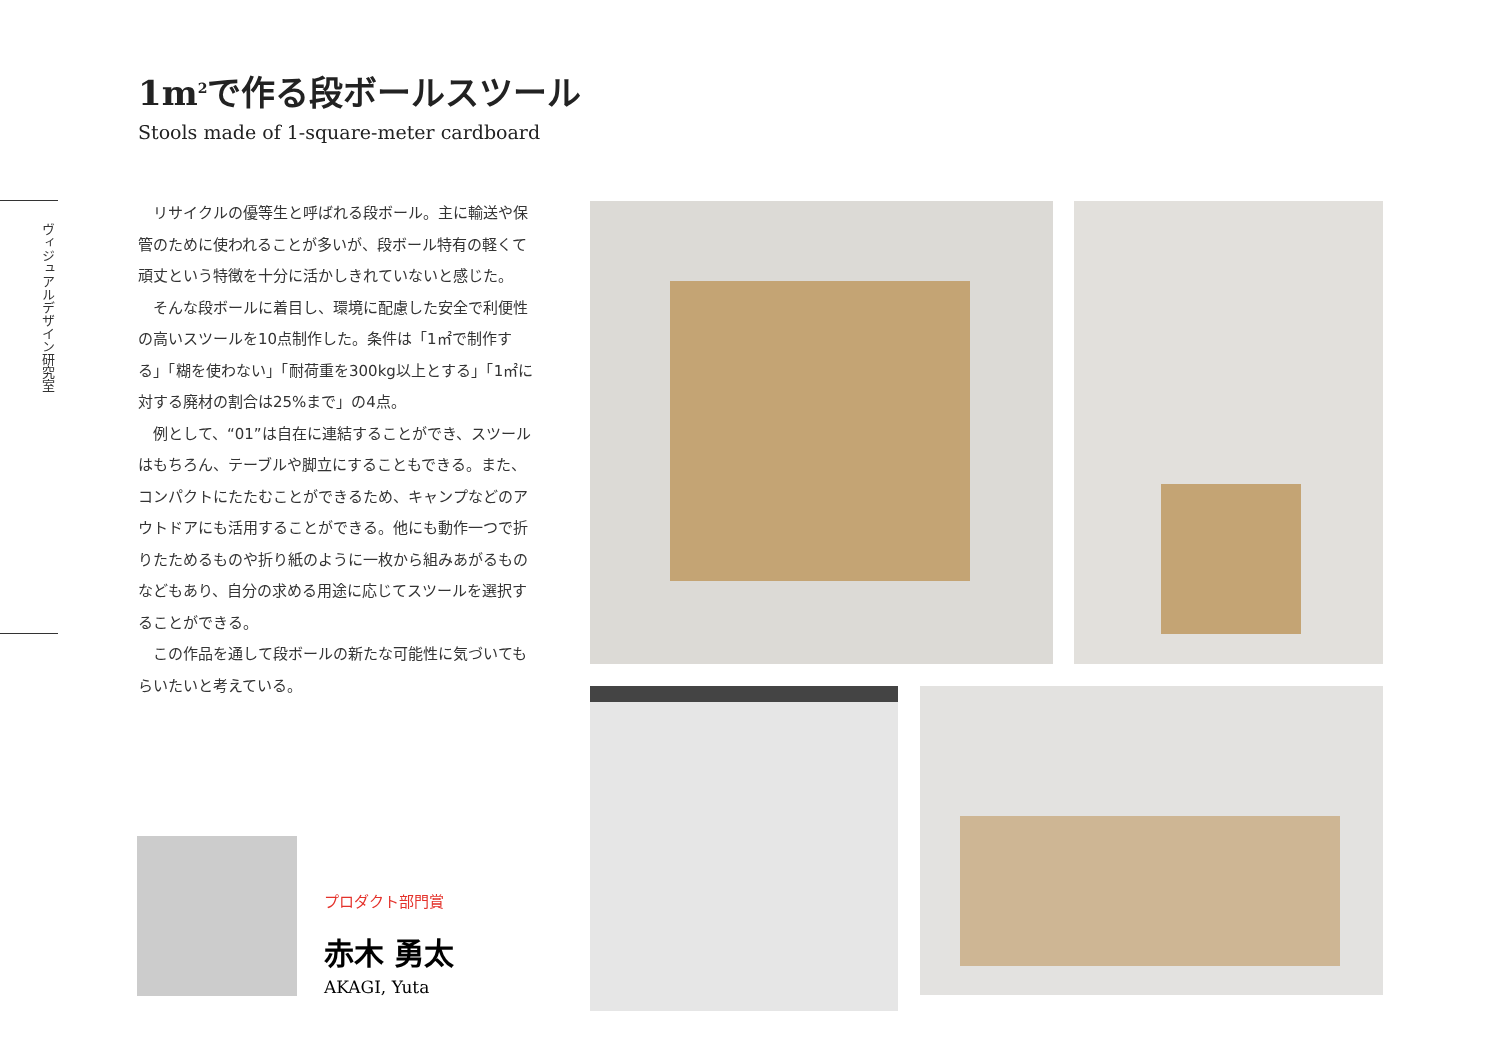1m<sup>2</sup>で作る段ボールスツール
Stools made of 1-square-meter cardboard
ヴィジュアルデザイン研究室
リサイクルの優等生と呼ばれる段ボール。主に輸送や保管のために使われることが多いが、段ボール特有の軽くて頑丈という特徴を十分に活かしきれていないと感じた。
そんな段ボールに着目し、環境に配慮した安全で利便性の高いスツールを10点制作した。条件は「1㎡で制作する」「糊を使わない」「耐荷重を300kg以上とする」「1㎡に対する廃材の割合は25%まで」の4点。
例として、“01”は自在に連結することができ、スツールはもちろん、テーブルや脚立にすることもできる。また、コンパクトにたたむことができるため、キャンプなどのアウトドアにも活用することができる。他にも動作一つで折りたためるものや折り紙のように一枚から組みあがるものなどもあり、自分の求める用途に応じてスツールを選択することができる。
この作品を通して段ボールの新たな可能性に気づいてもらいたいと考えている。
プロダクト部門賞
赤木 勇太
AKAGI, Yuta